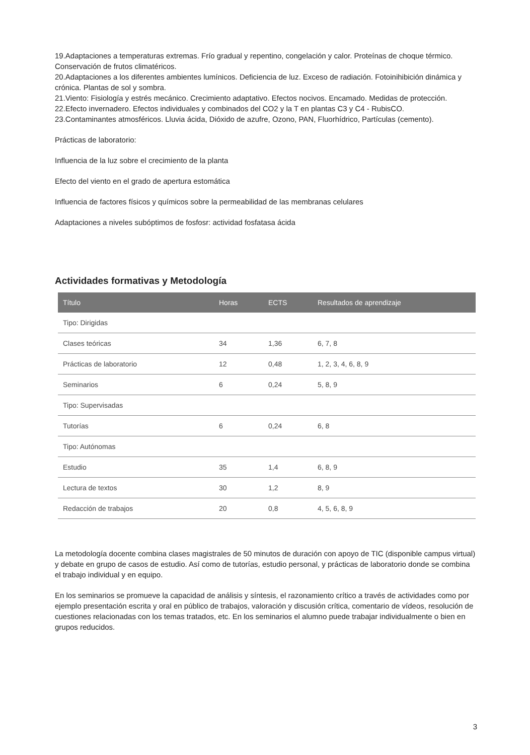19.Adaptaciones a temperaturas extremas. Frío gradual y repentino, congelación y calor. Proteínas de choque térmico. Conservación de frutos climatéricos.
20.Adaptaciones a los diferentes ambientes lumínicos. Deficiencia de luz. Exceso de radiación. Fotoinihibición dinámica y crónica. Plantas de sol y sombra.
21.Viento: Fisiología y estrés mecánico. Crecimiento adaptativo. Efectos nocivos. Encamado. Medidas de protección.
22.Efecto invernadero. Efectos individuales y combinados del CO2 y la T en plantas C3 y C4 - RubisCO.
23.Contaminantes atmosféricos. Lluvia ácida, Dióxido de azufre, Ozono, PAN, Fluorhídrico, Partículas (cemento).
Prácticas de laboratorio:
Influencia de la luz sobre el crecimiento de la planta
Efecto del viento en el grado de apertura estomática
Influencia de factores físicos y químicos sobre la permeabilidad de las membranas celulares
Adaptaciones a niveles subóptimos de fosfosr: actividad fosfatasa ácida
Actividades formativas y Metodología
| Título | Horas | ECTS | Resultados de aprendizaje |
| --- | --- | --- | --- |
| Tipo: Dirigidas | | | |
| Clases teóricas | 34 | 1,36 | 6, 7, 8 |
| Prácticas de laboratorio | 12 | 0,48 | 1, 2, 3, 4, 6, 8, 9 |
| Seminarios | 6 | 0,24 | 5, 8, 9 |
| Tipo: Supervisadas | | | |
| Tutorías | 6 | 0,24 | 6, 8 |
| Tipo: Autónomas | | | |
| Estudio | 35 | 1,4 | 6, 8, 9 |
| Lectura de textos | 30 | 1,2 | 8, 9 |
| Redacción de trabajos | 20 | 0,8 | 4, 5, 6, 8, 9 |
La metodología docente combina clases magistrales de 50 minutos de duración con apoyo de TIC (disponible campus virtual) y debate en grupo de casos de estudio. Así como de tutorías, estudio personal, y prácticas de laboratorio donde se combina el trabajo individual y en equipo.
En los seminarios se promueve la capacidad de análisis y síntesis, el razonamiento crítico a través de actividades como por ejemplo presentación escrita y oral en público de trabajos, valoración y discusión crítica, comentario de vídeos, resolución de cuestiones relacionadas con los temas tratados, etc. En los seminarios el alumno puede trabajar individualmente o bien en grupos reducidos.
3